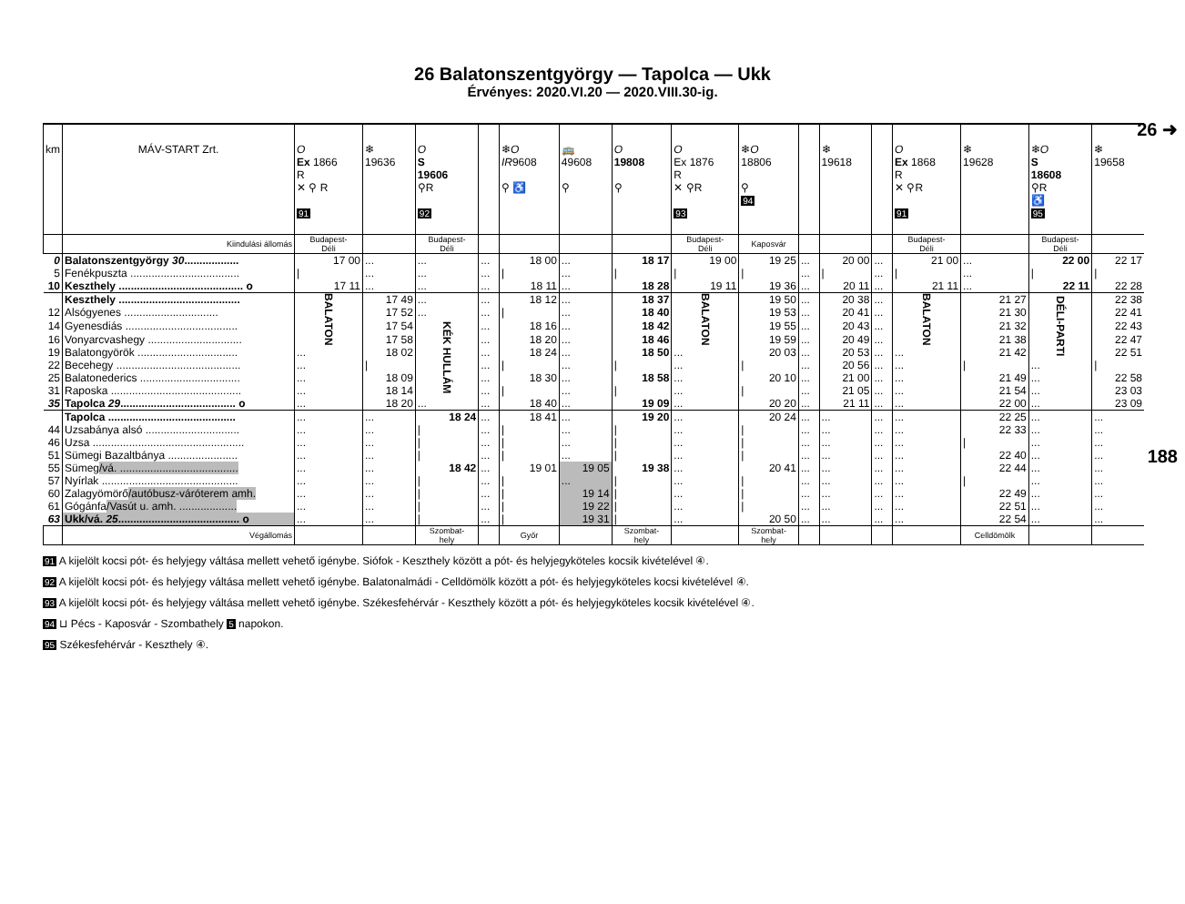26 ➜
188
26 Balatonszentgyörgy — Tapolca — Ukk
Érvényes: 2020.VI.20 — 2020.VIII.30-ig.
| km | MÁV-START Zrt. | O Ex 1866 R ✕ ⚲ R 91 | ❄ 19636 | O S 19606 ⚲R 92 | | ❄ O IR 9608 ⚲ ♿ | 🚌 49608 ⚲ | O 19808 ⚲ | O Ex 1876 R ✕ ⚲R 93 | ❄ O 18806 ⚲ 94 | | ❄ 19618 | | O Ex 1868 R ✕ ⚲R 91 | ❄ 19628 | ❄ O S 18608 ⚲R ♿ 95 | ❄ 19658 |
| --- | --- | --- | --- | --- | --- | --- | --- | --- | --- | --- | --- | --- | --- | --- | --- | --- | --- |
| | Kiindulási állomás | Budapest- Déli | | Budapest- Déli | | | | | Budapest- Déli | Kaposvár | | | | Budapest- Déli | | Budapest- Déli | |
| 0 | Balatonszentgyörgy 30 .................. | 17 00 | ... | ... | ... | 18 00 | ... | 18 17 | 19 00 | 19 25 | ... | 20 00 | ... | 21 00 | ... | 22 00 | 22 17 |
| 5 | Fenékpuszta .................................... | / | ... | ... | ... | / | ... | / | / | / | ... | / | ... | / | ... | / | / |
| 10 | Keszthely ......................................... o | 17 11 | ... | ... | ... | 18 11 | ... | 18 28 | 19 11 | 19 36 | ... | 20 11 | ... | 21 11 | ... | 22 11 | 22 28 |
| | Keszthely ........................................ | BALATON | 17 49 | ... | ... | 18 12 | ... | 18 37 | BALATON | 19 50 | ... | 20 38 | ... | BALATON | 21 27 | DÉLI-PARTI | 22 38 |
| 12 | Alsógyenes ............................... | | 17 52 | ... | ... | / | ... | 18 40 | | 19 53 | ... | 20 41 | ... | | 21 30 | | 22 41 |
| 14 | Gyenesdiás ..................................... | | 17 54 | KÉK HULLÁM | ... | 18 16 | ... | 18 42 | | 19 55 | ... | 20 43 | ... | | 21 32 | | 22 43 |
| 16 | Vonyarcvashegy ............................... | | 17 58 | | ... | 18 20 | ... | 18 46 | | 19 59 | ... | 20 49 | ... | | 21 38 | | 22 47 |
| 19 | Balatongyörök ................................. | ... | 18 02 | | ... | 18 24 | ... | 18 50 | ... | 20 03 | ... | 20 53 | ... | ... | 21 42 | | 22 51 |
| 22 | Becehegy ......................................... | ... | / | | ... | / | ... | / | ... | / | ... | 20 56 | ... | ... | / | ... | / |
| 25 | Balatonederics ................................. | ... | 18 09 | | ... | 18 30 | ... | 18 58 | ... | 20 10 | ... | 21 00 | ... | ... | 21 49 | ... | 22 58 |
| 31 | Raposka ........................................... | ... | 18 14 | | ... | / | ... | / | ... | / | ... | 21 05 | ... | ... | 21 54 | ... | 23 03 |
| 35 | Tapolca 29 ...................................... o | ... | 18 20 | ... | ... | 18 40 | ... | 19 09 | ... | 20 20 | ... | 21 11 | ... | ... | 22 00 | ... | 23 09 |
| | Tapolca .......................................... | ... | ... | 18 24 | ... | 18 41 | ... | 19 20 | ... | 20 24 | ... | ... | ... | ... | 22 25 | ... | ... |
| 44 | Uzsabánya alsó ............................... | ... | ... | / | ... | / | ... | / | ... | / | ... | ... | ... | ... | 22 33 | ... | ... |
| 46 | Uzsa .................................................. | ... | ... | / | ... | / | ... | / | ... | / | ... | ... | ... | ... | / | ... | ... |
| 51 | Sümegi Bazaltbánya ....................... | ... | ... | / | ... | / | ... | / | ... | / | ... | ... | ... | ... | 22 40 | ... | ... |
| 55 | Sümeg /vá. ....................................... | ... | ... | 18 42 | ... | 19 01 | 19 05 | 19 38 | ... | 20 41 | ... | ... | ... | ... | 22 44 | ... | ... |
| 57 | Nyírlak ............................................. | ... | ... | / | ... | / | ... | / | ... | / | ... | ... | ... | ... | / | ... | ... |
| 60 | Zalagyömörő /autóbusz-váróterem amh. | ... | ... | / | ... | / | 19 14 | / | ... | / | ... | ... | ... | ... | 22 49 | ... | ... |
| 61 | Gógánfa /Vasút u. amh. ................... | ... | ... | / | ... | / | 19 22 | / | ... | / | ... | ... | ... | ... | 22 51 | ... | ... |
| 63 | Ukk/vá. 25 ........................................ o | ... | ... | / | ... | / | 19 31 | / | ... | 20 50 | ... | ... | ... | ... | 22 54 | ... | ... |
| | Végállomás | | | Szombat- hely | | Győr | | Szombat- hely | | Szombat- hely | | | | | Celldömölk | | |
91 A kijelölt kocsi pót- és helyjegy váltása mellett vehető igénybe. Siófok - Keszthely között a pót- és helyjegyköteles kocsik kivételével ④.
92 A kijelölt kocsi pót- és helyjegy váltása mellett vehető igénybe. Balatonalmádi - Celldömölk között a pót- és helyjegyköteles kocsi kivételével ④.
93 A kijelölt kocsi pót- és helyjegy váltása mellett vehető igénybe. Székesfehérvár - Keszthely között a pót- és helyjegyköteles kocsik kivételével ④.
94 ⊔ Pécs - Kaposvár - Szombathely 5 napokon.
95 Székesfehérvár - Keszthely ④.